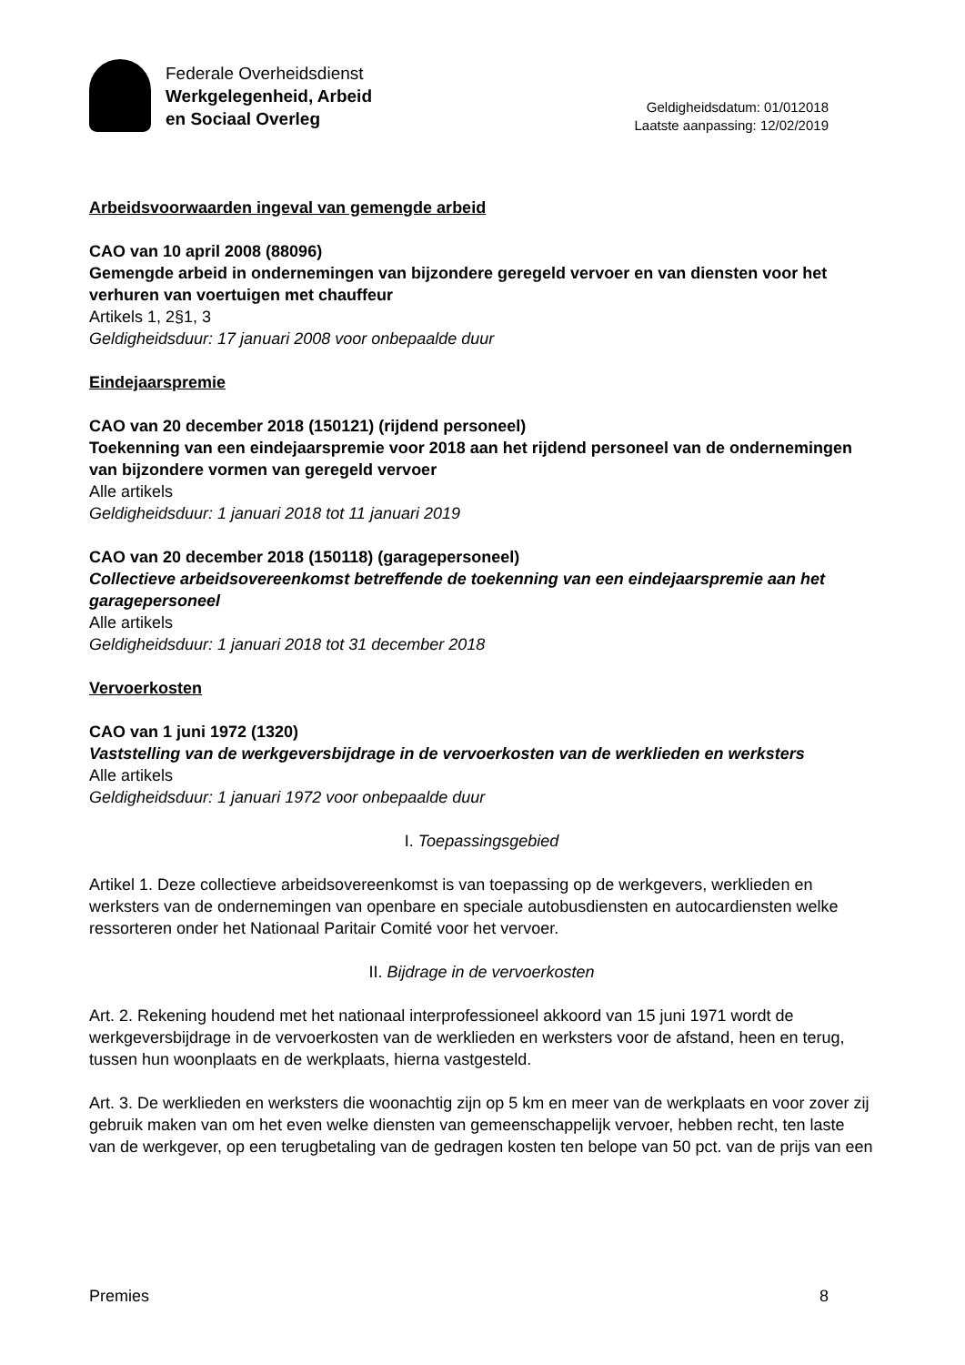Federale Overheidsdienst
Werkgelegenheid, Arbeid
en Sociaal Overleg
Geldigheidsdatum: 01/012018
Laatste aanpassing: 12/02/2019
Arbeidsvoorwaarden ingeval van gemengde arbeid
CAO van 10 april 2008 (88096)
Gemengde arbeid in ondernemingen van bijzondere geregeld vervoer en van diensten voor het verhuren van voertuigen met chauffeur
Artikels 1, 2§1, 3
Geldigheidsduur: 17 januari 2008 voor onbepaalde duur
Eindejaarspremie
CAO van 20 december 2018 (150121) (rijdend personeel)
Toekenning van een eindejaarspremie voor 2018 aan het rijdend personeel van de ondernemingen van bijzondere vormen van geregeld vervoer
Alle artikels
Geldigheidsduur: 1 januari 2018 tot 11 januari 2019
CAO van 20 december 2018 (150118) (garagepersoneel)
Collectieve arbeidsovereenkomst betreffende de toekenning van een eindejaarspremie aan het garagepersoneel
Alle artikels
Geldigheidsduur: 1 januari 2018 tot 31 december 2018
Vervoerkosten
CAO van 1 juni 1972 (1320)
Vaststelling van de werkgeversbijdrage in de vervoerkosten van de werklieden en werksters
Alle artikels
Geldigheidsduur: 1 januari 1972 voor onbepaalde duur
I. Toepassingsgebied
Artikel 1. Deze collectieve arbeidsovereenkomst is van toepassing op de werkgevers, werklieden en werksters van de ondernemingen van openbare en speciale autobusdiensten en autocardiensten welke ressorteren onder het Nationaal Paritair Comité voor het vervoer.
II. Bijdrage in de vervoerkosten
Art. 2. Rekening houdend met het nationaal interprofessioneel akkoord van 15 juni 1971 wordt de werkgeversbijdrage in de vervoerkosten van de werklieden en werksters voor de afstand, heen en terug, tussen hun woonplaats en de werkplaats, hierna vastgesteld.
Art. 3. De werklieden en werksters die woonachtig zijn op 5 km en meer van de werkplaats en voor zover zij gebruik maken van om het even welke diensten van gemeenschappelijk vervoer, hebben recht, ten laste van de werkgever, op een terugbetaling van de gedragen kosten ten belope van 50 pct. van de prijs van een
Premies 8